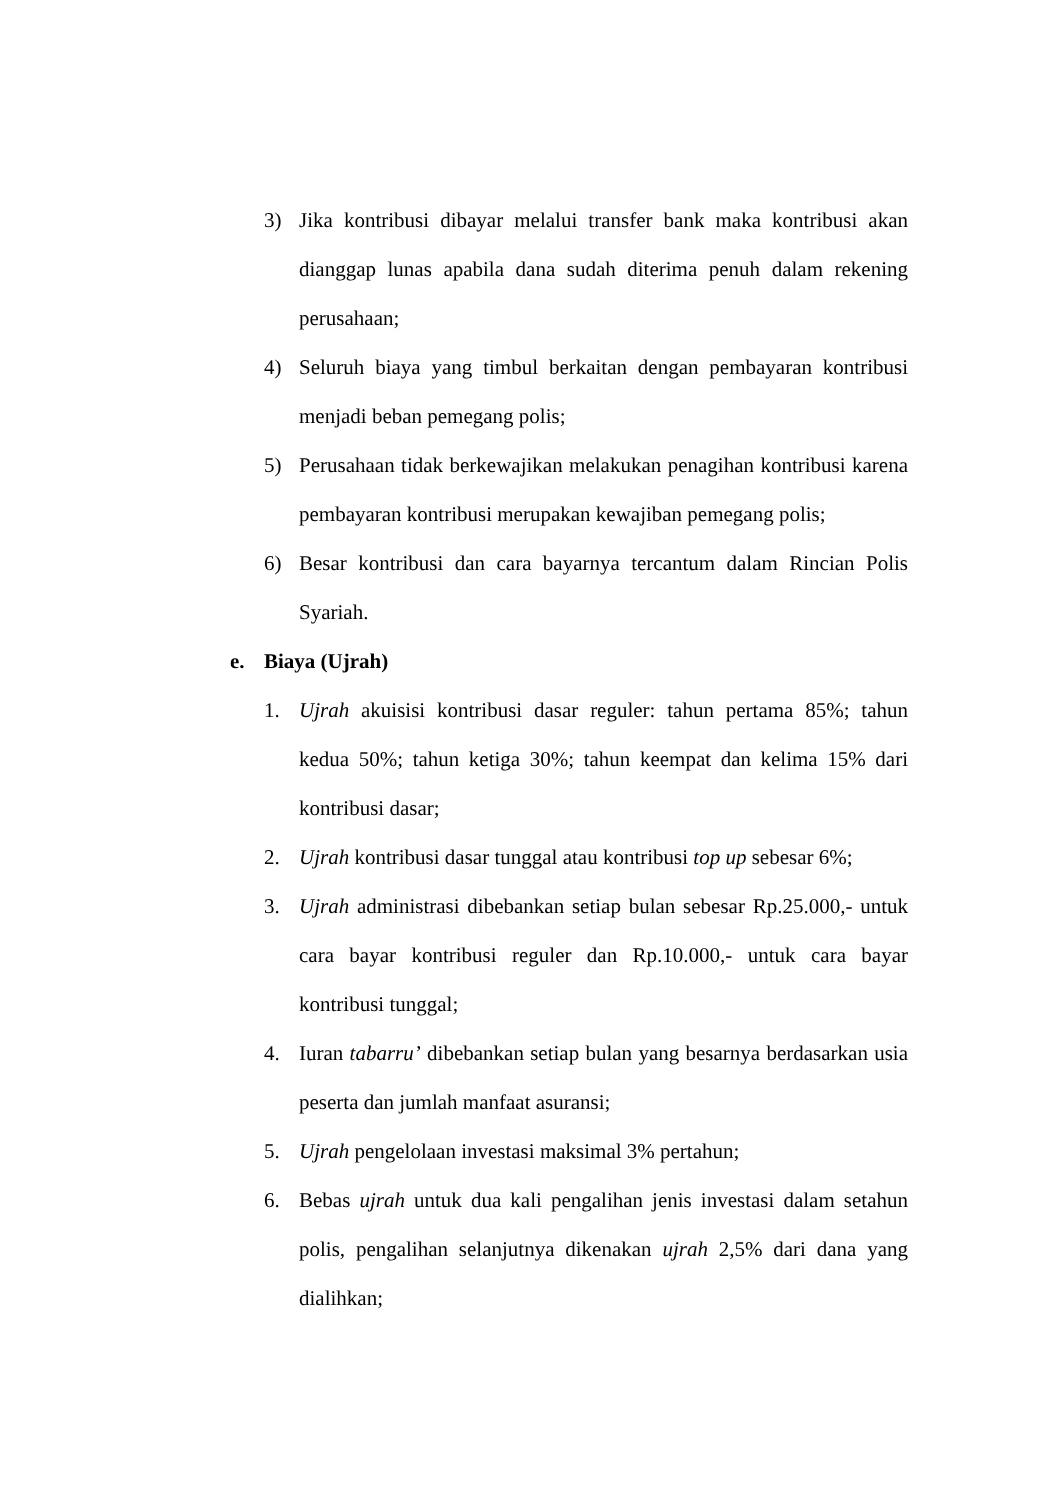3) Jika kontribusi dibayar melalui transfer bank maka kontribusi akan dianggap lunas apabila dana sudah diterima penuh dalam rekening perusahaan;
4) Seluruh biaya yang timbul berkaitan dengan pembayaran kontribusi menjadi beban pemegang polis;
5) Perusahaan tidak berkewajikan melakukan penagihan kontribusi karena pembayaran kontribusi merupakan kewajiban pemegang polis;
6) Besar kontribusi dan cara bayarnya tercantum dalam Rincian Polis Syariah.
e. Biaya (Ujrah)
1. Ujrah akuisisi kontribusi dasar reguler: tahun pertama 85%; tahun kedua 50%; tahun ketiga 30%; tahun keempat dan kelima 15% dari kontribusi dasar;
2. Ujrah kontribusi dasar tunggal atau kontribusi top up sebesar 6%;
3. Ujrah administrasi dibebankan setiap bulan sebesar Rp.25.000,- untuk cara bayar kontribusi reguler dan Rp.10.000,- untuk cara bayar kontribusi tunggal;
4. Iuran tabarru’ dibebankan setiap bulan yang besarnya berdasarkan usia peserta dan jumlah manfaat asuransi;
5. Ujrah pengelolaan investasi maksimal 3% pertahun;
6. Bebas ujrah untuk dua kali pengalihan jenis investasi dalam setahun polis, pengalihan selanjutnya dikenakan ujrah 2,5% dari dana yang dialihkan;